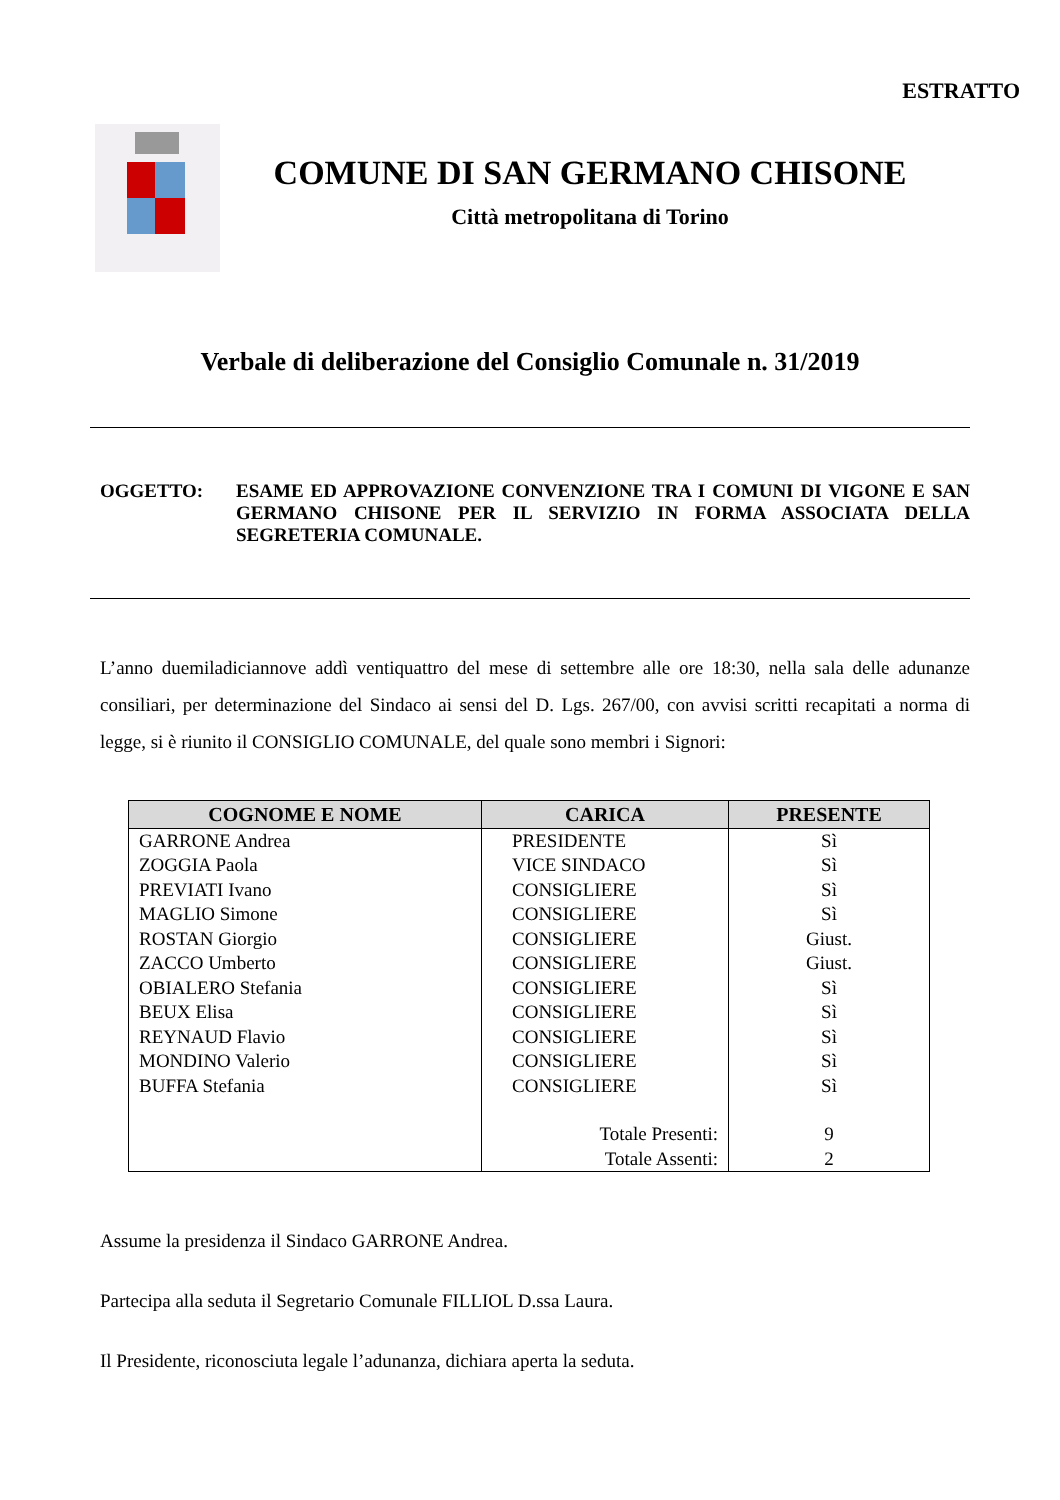ESTRATTO
COMUNE DI SAN GERMANO CHISONE
Città metropolitana di Torino
Verbale di deliberazione del Consiglio Comunale n. 31/2019
OGGETTO: ESAME ED APPROVAZIONE CONVENZIONE TRA I COMUNI DI VIGONE E SAN GERMANO CHISONE PER IL SERVIZIO IN FORMA ASSOCIATA DELLA SEGRETERIA COMUNALE.
L’anno duemiladiciannove addì ventiquattro del mese di settembre alle ore 18:30, nella sala delle adunanze consiliari, per determinazione del Sindaco ai sensi del D. Lgs. 267/00, con avvisi scritti recapitati a norma di legge, si è riunito il CONSIGLIO COMUNALE, del quale sono membri i Signori:
| COGNOME E NOME | CARICA | PRESENTE |
| --- | --- | --- |
| GARRONE Andrea | PRESIDENTE | Sì |
| ZOGGIA Paola | VICE SINDACO | Sì |
| PREVIATI Ivano | CONSIGLIERE | Sì |
| MAGLIO Simone | CONSIGLIERE | Sì |
| ROSTAN Giorgio | CONSIGLIERE | Giust. |
| ZACCO Umberto | CONSIGLIERE | Giust. |
| OBIALERO Stefania | CONSIGLIERE | Sì |
| BEUX Elisa | CONSIGLIERE | Sì |
| REYNAUD Flavio | CONSIGLIERE | Sì |
| MONDINO Valerio | CONSIGLIERE | Sì |
| BUFFA Stefania | CONSIGLIERE | Sì |
| | Totale Presenti: | 9 |
| | Totale Assenti: | 2 |
Assume la presidenza il Sindaco GARRONE Andrea.
Partecipa alla seduta il Segretario Comunale FILLIOL D.ssa Laura.
Il Presidente, riconosciuta legale l’adunanza, dichiara aperta la seduta.